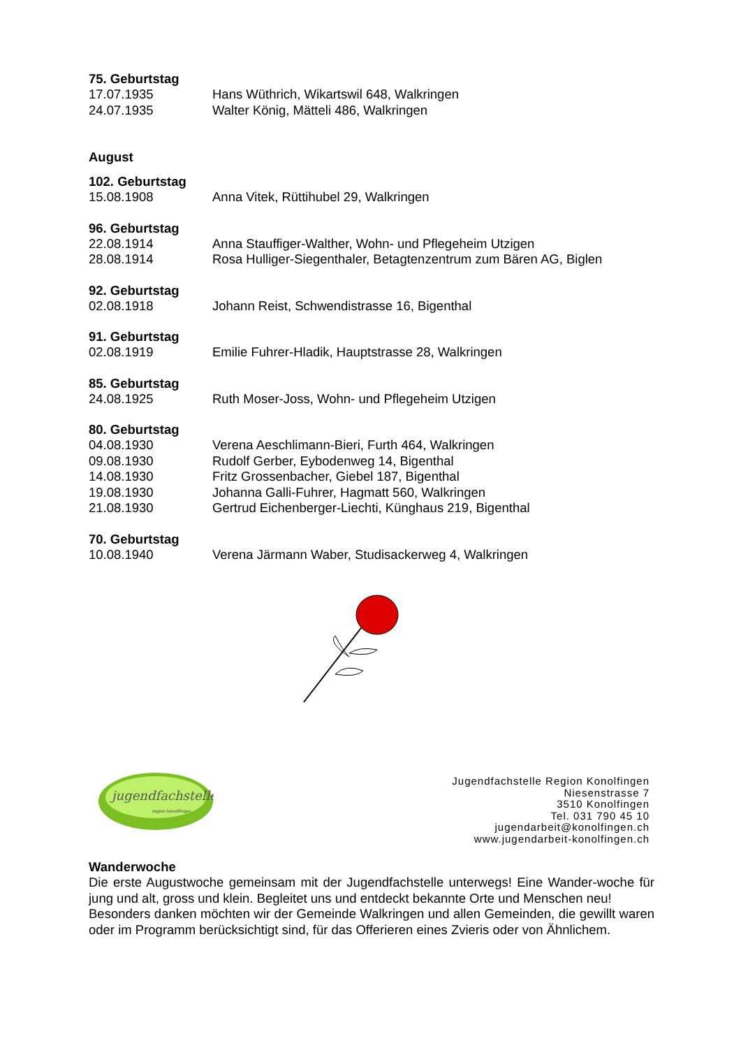75. Geburtstag
17.07.1935 Hans Wüthrich, Wikartswil 648, Walkringen
24.07.1935 Walter König, Mätteli 486, Walkringen
August
102. Geburtstag
15.08.1908 Anna Vitek, Rüttihubel 29, Walkringen
96. Geburtstag
22.08.1914 Anna Stauffiger-Walther, Wohn- und Pflegeheim Utzigen
28.08.1914 Rosa Hulliger-Siegenthaler, Betagtenzentrum zum Bären AG, Biglen
92. Geburtstag
02.08.1918 Johann Reist, Schwendistrasse 16, Bigenthal
91. Geburtstag
02.08.1919 Emilie Fuhrer-Hladik, Hauptstrasse 28, Walkringen
85. Geburtstag
24.08.1925 Ruth Moser-Joss, Wohn- und Pflegeheim Utzigen
80. Geburtstag
04.08.1930 Verena Aeschlimann-Bieri, Furth 464, Walkringen
09.08.1930 Rudolf Gerber, Eybodenweg 14, Bigenthal
14.08.1930 Fritz Grossenbacher, Giebel 187, Bigenthal
19.08.1930 Johanna Galli-Fuhrer, Hagmatt 560, Walkringen
21.08.1930 Gertrud Eichenberger-Liechti, Künghaus 219, Bigenthal
70. Geburtstag
10.08.1940 Verena Järmann Waber, Studisackerweg 4, Walkringen
jugendfachstelle
region konolfingen
Jugendfachstelle Region Konolfingen
Niesenstrasse 7
3510 Konolfingen
Tel. 031 790 45 10
jugendarbeit@konolfingen.ch
www.jugendarbeit-konolfingen.ch
Wanderwoche
Die erste Augustwoche gemeinsam mit der Jugendfachstelle unterwegs! Eine Wander-woche für jung und alt, gross und klein. Begleitet uns und entdeckt bekannte Orte und Menschen neu!
Besonders danken möchten wir der Gemeinde Walkringen und allen Gemeinden, die gewillt waren oder im Programm berücksichtigt sind, für das Offerieren eines Zvieris oder von Ähnlichem.